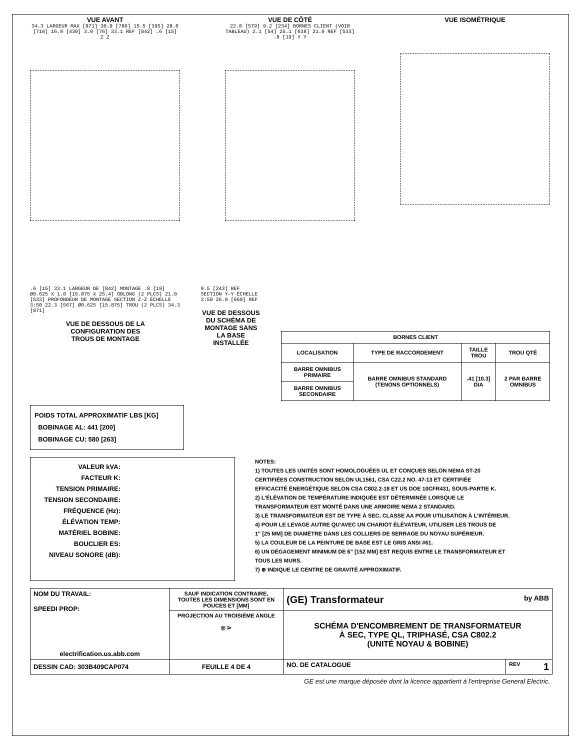VUE AVANT
34.3 LARGEUR MAX [871] 30.9 [786] 15.5 [395] 28.0 [710] 16.9 [430] 3.0 [76] 33.1 REF [842] .6 [15] Z Z
VUE DE CÔTÉ
22.8 [579] 9.2 [234] BORNES CLIENT (VOIR TABLEAU) 2.1 [54] 25.1 [638] 21.0 REF [533] .8 [19] Y Y
VUE ISOMÉTRIQUE
.6 [15] 33.1 LARGEUR DE [842] MONTAGE .8 [19] Ø0.625 X 1.0 [15.875 X 25.4] OBLONG (2 PLCS) 21.0 [533] PROFONDEUR DE MONTAGE SECTION Z-Z ÉCHELLE 3:50 22.3 [567] Ø0.625 [15.875] TROU (2 PLCS) 34.3 [871]
VUE DE DESSOUS DE LA
CONFIGURATION DES
TROUS DE MONTAGE
9.5 [243] REF SECTION Y-Y ÉCHELLE 3:50 26.0 [660] REF
VUE DE DESSOUS DU SCHÉMA DE MONTAGE SANS LA BASE INSTALLÉE
| BORNES CLIENT | | | |
| --- | --- | --- | --- |
| LOCALISATION | TYPE DE RACCORDEMENT | TAILLE TROU | TROU QTÉ |
| BARRE OMNIBUS PRIMAIRE | BARRE OMNIBUS STANDARD (TENONS OPTIONNELS) | .41 [10.3] DIA | 2 PAR BARRE OMNIBUS |
| BARRE OMNIBUS SECONDAIRE | | | |
POIDS TOTAL APPROXIMATIF LBS [KG]
BOBINAGE AL: 441 [200]
BOBINAGE CU: 580 [263]
VALEUR kVA:
FACTEUR K:
TENSION PRIMAIRE:
TENSION SECONDAIRE:
FRÉQUENCE (Hz):
ÉLÉVATION TEMP:
MATÉRIEL BOBINE:
BOUCLIER ES:
NIVEAU SONORE (dB):
NOTES:
1) TOUTES LES UNITÉS SONT HOMOLOGUÉES UL ET CONÇUES SELON NEMA ST-20
CERTIFIÉES CONSTRUCTION SELON UL1561, CSA C22.2 NO. 47-13 ET CERTIFIÉE
EFFICACITÉ ÉNERGÉTIQUE SELON CSA C802.2-18 ET US DOE 10CFR431, SOUS-PARTIE K.
2) L'ÉLÉVATION DE TEMPÉRATURE INDIQUÉE EST DÉTERMINÉE LORSQUE LE
TRANSFORMATEUR EST MONTÉ DANS UNE ARMOIRE NEMA 2 STANDARD.
3) LE TRANSFORMATEUR EST DE TYPE À SEC, CLASSE AA POUR UTILISATION À L'INTÉRIEUR.
4) POUR LE LEVAGE AUTRE QU'AVEC UN CHARIOT ÉLÉVATEUR, UTILISER LES TROUS DE
1" [25 MM] DE DIAMÈTRE DANS LES COLLIERS DE SERRAGE DU NOYAU SUPÉRIEUR.
5) LA COULEUR DE LA PEINTURE DE BASE EST LE GRIS ANSI #61.
6) UN DÉGAGEMENT MINIMUM DE 6" [152 MM] EST REQUIS ENTRE LE TRANSFORMATEUR ET
TOUS LES MURS.
7) ⊕ INDIQUE LE CENTRE DE GRAVITÉ APPROXIMATIF.
| NOM DU TRAVAIL: SPEEDI PROP: electrification.us.abb.com | SAUF INDICATION CONTRAIRE, TOUTES LES DIMENSIONS SONT EN POUCES ET [MM] | (GE) Transformateur by ABB | |
| | PROJECTION AU TROISIÈME ANGLE ◎ ⊳ | SCHÉMA D'ENCOMBREMENT DE TRANSFORMATEUR À SEC, TYPE QL, TRIPHASÉ, CSA C802.2 (UNITÉ NOYAU & BOBINE) | |
| DESSIN CAD: 303B409CAP074 | FEUILLE 4 DE 4 | NO. DE CATALOGUE | REV 1 |
GE est une marque déposée dont la licence appartient à l'entreprise General Electric.